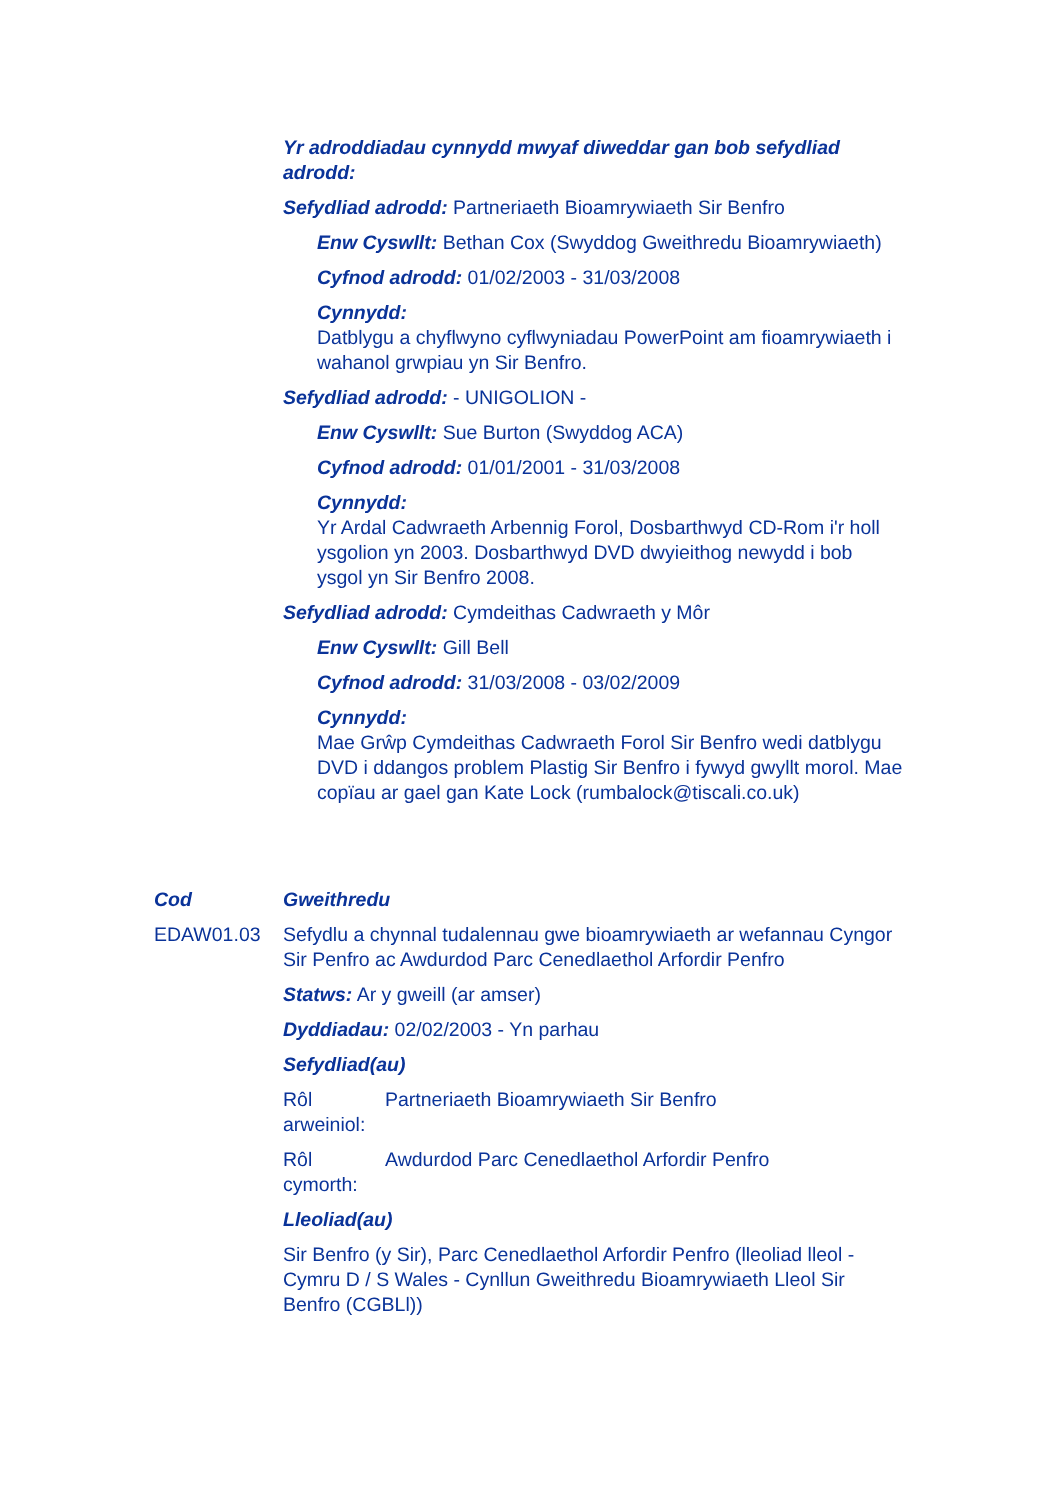Yr adroddiadau cynnydd mwyaf diweddar gan bob sefydliad adrodd:
Sefydliad adrodd: Partneriaeth Bioamrywiaeth Sir Benfro
Enw Cyswllt: Bethan Cox (Swyddog Gweithredu Bioamrywiaeth)
Cyfnod adrodd: 01/02/2003 - 31/03/2008
Cynnydd:
Datblygu a chyflwyno cyflwyniadau PowerPoint am fioamrywiaeth i wahanol grwpiau yn Sir Benfro.
Sefydliad adrodd: - UNIGOLION -
Enw Cyswllt: Sue Burton (Swyddog ACA)
Cyfnod adrodd: 01/01/2001 - 31/03/2008
Cynnydd:
Yr Ardal Cadwraeth Arbennig Forol, Dosbarthwyd CD-Rom i'r holl ysgolion yn 2003. Dosbarthwyd DVD dwyieithog newydd i bob ysgol yn Sir Benfro 2008.
Sefydliad adrodd: Cymdeithas Cadwraeth y Môr
Enw Cyswllt: Gill Bell
Cyfnod adrodd: 31/03/2008 - 03/02/2009
Cynnydd:
Mae Grŵp Cymdeithas Cadwraeth Forol Sir Benfro wedi datblygu DVD i ddangos problem Plastig Sir Benfro i fywyd gwyllt morol. Mae copïau ar gael gan Kate Lock (rumbalock@tiscali.co.uk)
Cod Gweithredu
EDAW01.03 Sefydlu a chynnal tudalennau gwe bioamrywiaeth ar wefannau Cyngor Sir Penfro ac Awdurdod Parc Cenedlaethol Arfordir Penfro
Statws: Ar y gweill (ar amser)
Dyddiadau: 02/02/2003 - Yn parhau
Sefydliad(au)
Rôl arweiniol:
Partneriaeth Bioamrywiaeth Sir Benfro
Rôl cymorth:
Awdurdod Parc Cenedlaethol Arfordir Penfro
Lleoliad(au)
Sir Benfro (y Sir), Parc Cenedlaethol Arfordir Penfro (lleoliad lleol - Cymru D / S Wales - Cynllun Gweithredu Bioamrywiaeth Lleol Sir Benfro (CGBLl))